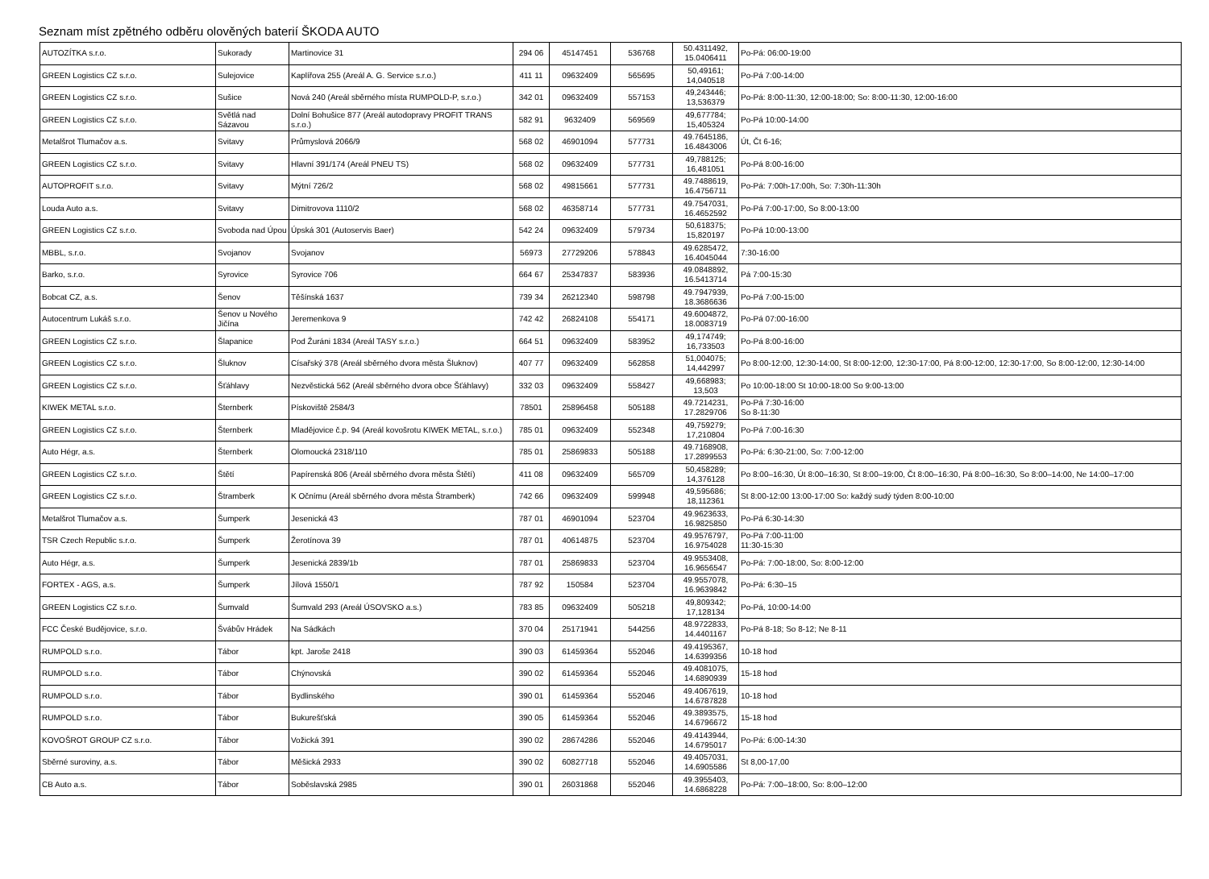Seznam míst zpětného odběru olověných baterií ŠKODA AUTO
| AUTOZÍTKA s.r.o. | Sukorady | Martinovice 31 | 294 06 | 45147451 | 536768 | 50.4311492, 15.0406411 | Po-Pá: 06:00-19:00 |
| GREEN Logistics CZ s.r.o. | Sulejovice | Kaplířova 255 (Areál A. G. Service s.r.o.) | 411 11 | 09632409 | 565695 | 50,49161; 14,040518 | Po-Pá 7:00-14:00 |
| GREEN Logistics CZ s.r.o. | Sušice | Nová 240 (Areál sběrného místa RUMPOLD-P, s.r.o.) | 342 01 | 09632409 | 557153 | 49,243446; 13,536379 | Po-Pá: 8:00-11:30, 12:00-18:00; So: 8:00-11:30, 12:00-16:00 |
| GREEN Logistics CZ s.r.o. | Světlá nad Sázavou | Dolní Bohušice 877 (Areál autodopravy PROFIT TRANS s.r.o.) | 582 91 | 9632409 | 569569 | 49,677784; 15,405324 | Po-Pá 10:00-14:00 |
| Metalšrot Tlumačov a.s. | Svitavy | Průmyslová 2066/9 | 568 02 | 46901094 | 577731 | 49.7645186, 16.4843006 | Út, Čt 6-16; |
| GREEN Logistics CZ s.r.o. | Svitavy | Hlavní 391/174 (Areál PNEU TS) | 568 02 | 09632409 | 577731 | 49,788125; 16,481051 | Po-Pá 8:00-16:00 |
| AUTOPROFIT s.r.o. | Svitavy | Mýtní 726/2 | 568 02 | 49815661 | 577731 | 49.7488619, 16.4756711 | Po-Pá: 7:00h-17:00h, So: 7:30h-11:30h |
| Louda Auto a.s. | Svitavy | Dimitrovova 1110/2 | 568 02 | 46358714 | 577731 | 49.7547031, 16.4652592 | Po-Pá 7:00-17:00, So 8:00-13:00 |
| GREEN Logistics CZ s.r.o. | Svoboda nad Úpou | Úpská 301 (Autoservis Baer) | 542 24 | 09632409 | 579734 | 50,618375; 15,820197 | Po-Pá 10:00-13:00 |
| MBBL, s.r.o. | Svojanov | Svojanov | 56973 | 27729206 | 578843 | 49.6285472, 16.4045044 | 7:30-16:00 |
| Barko, s.r.o. | Syrovice | Syrovice 706 | 664 67 | 25347837 | 583936 | 49.0848892, 16.5413714 | Pá 7:00-15:30 |
| Bobcat CZ, a.s. | Šenov | Těšínská 1637 | 739 34 | 26212340 | 598798 | 49.7947939, 18.3686636 | Po-Pá 7:00-15:00 |
| Autocentrum Lukáš s.r.o. | Šenov u Nového Jičína | Jeremenkova 9 | 742 42 | 26824108 | 554171 | 49.6004872, 18.0083719 | Po-Pá 07:00-16:00 |
| GREEN Logistics CZ s.r.o. | Šlapanice | Pod Žuráni 1834 (Areál TASY s.r.o.) | 664 51 | 09632409 | 583952 | 49,174749; 16,733503 | Po-Pá 8:00-16:00 |
| GREEN Logistics CZ s.r.o. | Šluknov | Císařský 378 (Areál sběrného dvora města Šluknov) | 407 77 | 09632409 | 562858 | 51,004075; 14,442997 | Po 8:00-12:00, 12:30-14:00, St 8:00-12:00, 12:30-17:00, Pá 8:00-12:00, 12:30-17:00, So 8:00-12:00, 12:30-14:00 |
| GREEN Logistics CZ s.r.o. | Šťáhlavy | Nezvěstická 562 (Areál sběrného dvora obce Šťáhlavy) | 332 03 | 09632409 | 558427 | 49,668983; 13,503 | Po 10:00-18:00 St 10:00-18:00 So 9:00-13:00 |
| KIWEK METAL s.r.o. | Šternberk | Pískoviště 2584/3 | 78501 | 25896458 | 505188 | 49.7214231, 17.2829706 | Po-Pá 7:30-16:00 So 8-11:30 |
| GREEN Logistics CZ s.r.o. | Šternberk | Mladějovice č.p. 94 (Areál kovošrotu KIWEK METAL, s.r.o.) | 785 01 | 09632409 | 552348 | 49,759279; 17,210804 | Po-Pá 7:00-16:30 |
| Auto Hégr, a.s. | Šternberk | Olomoucká 2318/110 | 785 01 | 25869833 | 505188 | 49.7168908, 17.2899553 | Po-Pá: 6:30-21:00, So: 7:00-12:00 |
| GREEN Logistics CZ s.r.o. | Štětí | Papírenská 806 (Areál sběrného dvora města Štětí) | 411 08 | 09632409 | 565709 | 50,458289; 14,376128 | Po 8:00–16:30, Út 8:00–16:30, St 8:00–19:00, Čt 8:00–16:30, Pá 8:00–16:30, So 8:00–14:00, Ne 14:00–17:00 |
| GREEN Logistics CZ s.r.o. | Štramberk | K Očnímu (Areál sběrného dvora města Štramberk) | 742 66 | 09632409 | 599948 | 49,595686; 18,112361 | St 8:00-12:00 13:00-17:00 So: každý sudý týden 8:00-10:00 |
| Metalšrot Tlumačov a.s. | Šumperk | Jesenická 43 | 787 01 | 46901094 | 523704 | 49.9623633, 16.9825850 | Po-Pá 6:30-14:30 |
| TSR Czech Republic s.r.o. | Šumperk | Žerotínova 39 | 787 01 | 40614875 | 523704 | 49.9576797, 16.9754028 | Po-Pá 7:00-11:00 11:30-15:30 |
| Auto Hégr, a.s. | Šumperk | Jesenická 2839/1b | 787 01 | 25869833 | 523704 | 49.9553408, 16.9656547 | Po-Pá: 7:00-18:00, So: 8:00-12:00 |
| FORTEX - AGS, a.s. | Šumperk | Jílová 1550/1 | 787 92 | 150584 | 523704 | 49.9557078, 16.9639842 | Po-Pá: 6:30–15 |
| GREEN Logistics CZ s.r.o. | Šumvald | Šumvald 293 (Areál ÚSOVSKO a.s.) | 783 85 | 09632409 | 505218 | 49,809342; 17,128134 | Po-Pá, 10:00-14:00 |
| FCC České Budějovice, s.r.o. | Švábův Hrádek | Na Sádkách | 370 04 | 25171941 | 544256 | 48.9722833, 14.4401167 | Po-Pá 8-18; So 8-12; Ne 8-11 |
| RUMPOLD s.r.o. | Tábor | kpt. Jaroše 2418 | 390 03 | 61459364 | 552046 | 49.4195367, 14.6399356 | 10-18 hod |
| RUMPOLD s.r.o. | Tábor | Chýnovská | 390 02 | 61459364 | 552046 | 49.4081075, 14.6890939 | 15-18 hod |
| RUMPOLD s.r.o. | Tábor | Bydlinského | 390 01 | 61459364 | 552046 | 49.4067619, 14.6787828 | 10-18 hod |
| RUMPOLD s.r.o. | Tábor | Bukurešťská | 390 05 | 61459364 | 552046 | 49.3893575, 14.6796672 | 15-18 hod |
| KOVOŠROT GROUP CZ s.r.o. | Tábor | Vožická 391 | 390 02 | 28674286 | 552046 | 49.4143944, 14.6795017 | Po-Pá: 6:00-14:30 |
| Sběrné suroviny, a.s. | Tábor | Měšická 2933 | 390 02 | 60827718 | 552046 | 49.4057031, 14.6905586 | St 8,00-17,00 |
| CB Auto a.s. | Tábor | Soběslavská 2985 | 390 01 | 26031868 | 552046 | 49.3955403, 14.6868228 | Po-Pá: 7:00–18:00, So: 8:00–12:00 |